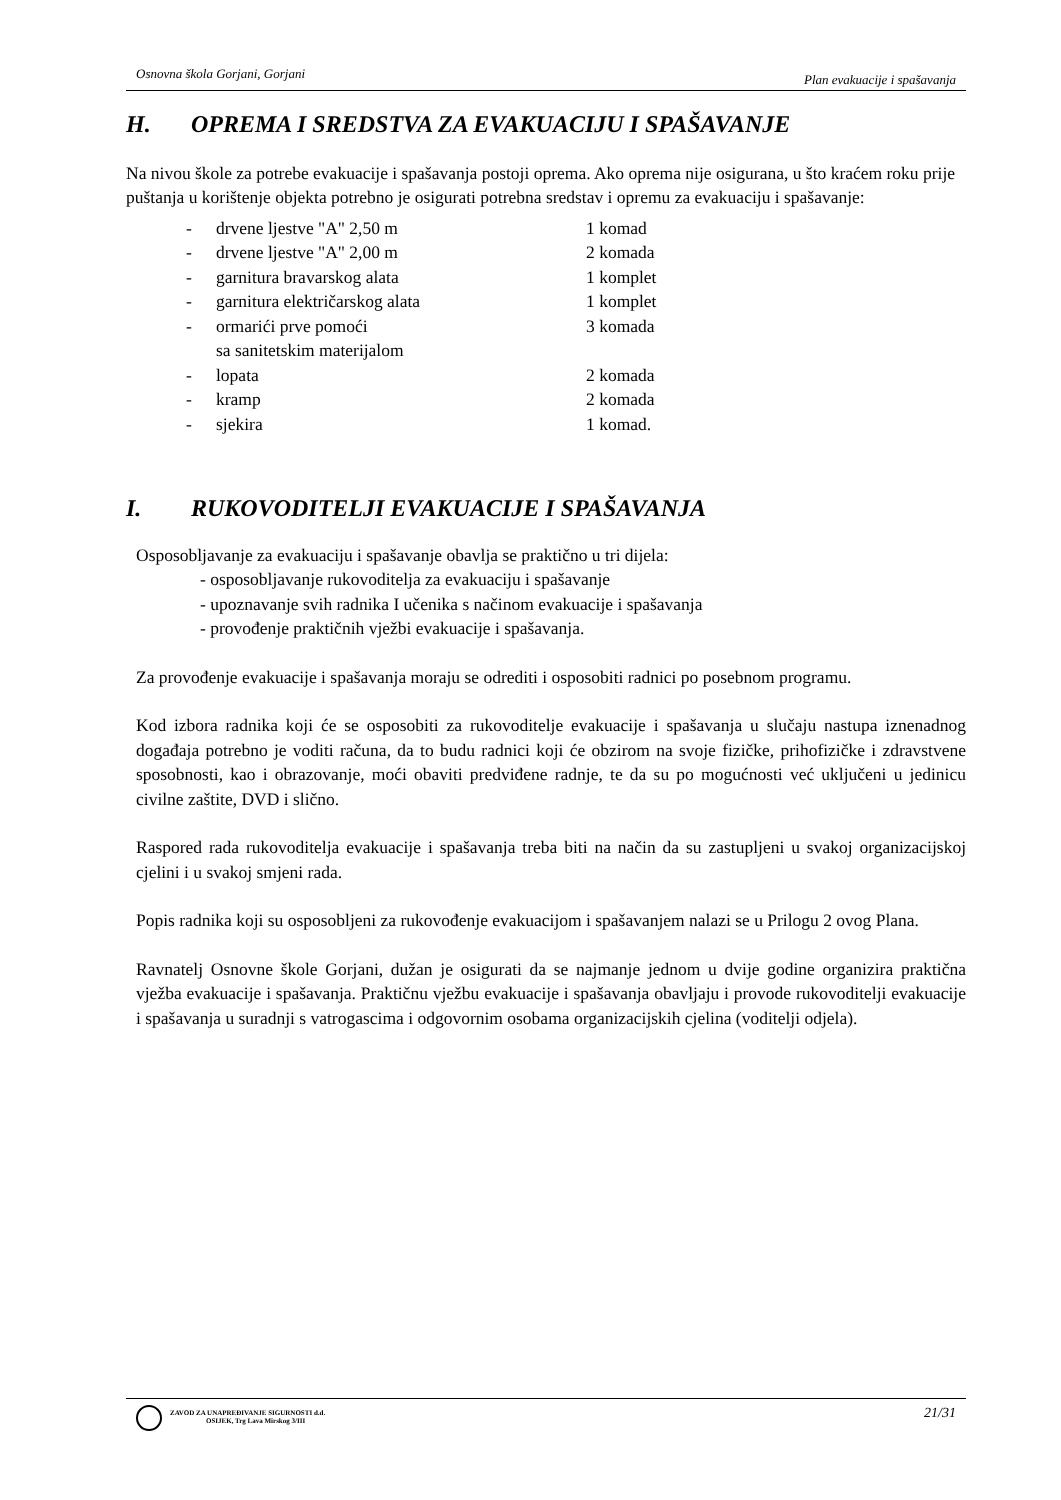Osnovna škola Gorjani, Gorjani Plan evakuacije i spašavanja
H. OPREMA I SREDSTVA ZA EVAKUACIJU I SPAŠAVANJE
Na nivou škole za potrebe evakuacije i spašavanja postoji oprema. Ako oprema nije osigurana, u što kraćem roku prije puštanja u korištenje objekta potrebno je osigurati potrebna sredstav i opremu za evakuaciju i spašavanje:
| - | drvene ljestve "A" 2,50 m | 1 komad |
| - | drvene ljestve "A" 2,00 m | 2 komada |
| - | garnitura bravarskog alata | 1 komplet |
| - | garnitura električarskog alata | 1 komplet |
| - | ormarići prve pomoći sa sanitetskim materijalom | 3 komada |
| - | lopata | 2 komada |
| - | kramp | 2 komada |
| - | sjekira | 1 komad. |
I. RUKOVODITELJI EVAKUACIJE I SPAŠAVANJA
Osposobljavanje za evakuaciju i spašavanje obavlja se praktično u tri dijela:
- osposobljavanje rukovoditelja za evakuaciju i spašavanje
- upoznavanje svih radnika I učenika s načinom evakuacije i spašavanja
- provođenje praktičnih vježbi evakuacije i spašavanja.
Za provođenje evakuacije i spašavanja moraju se odrediti i osposobiti radnici po posebnom programu.
Kod izbora radnika koji će se osposobiti za rukovoditelje evakuacije i spašavanja u slučaju nastupa iznenadnog događaja potrebno je voditi računa, da to budu radnici koji će obzirom na svoje fizičke, prihofizičke i zdravstvene sposobnosti, kao i obrazovanje, moći obaviti predviđene radnje, te da su po mogućnosti već uključeni u jedinicu civilne zaštite, DVD i slično.
Raspored rada rukovoditelja evakuacije i spašavanja treba biti na način da su zastupljeni u svakoj organizacijskoj cjelini i u svakoj smjeni rada.
Popis radnika koji su osposobljeni za rukovođenje evakuacijom i spašavanjem nalazi se u Prilogu 2 ovog Plana.
Ravnatelj Osnovne škole Gorjani, dužan je osigurati da se najmanje jednom u dvije godine organizira praktična vježba evakuacije i spašavanja. Praktičnu vježbu evakuacije i spašavanja obavljaju i provode rukovoditelji evakuacije i spašavanja u suradnji s vatrogascima i odgovornim osobama organizacijskih cjelina (voditelji odjela).
ZAVOD ZA UNAPREĐIVANJE SIGURNOSTI d.d.
OSIJEK, Trg Lava Mirskog 3/III
21/31